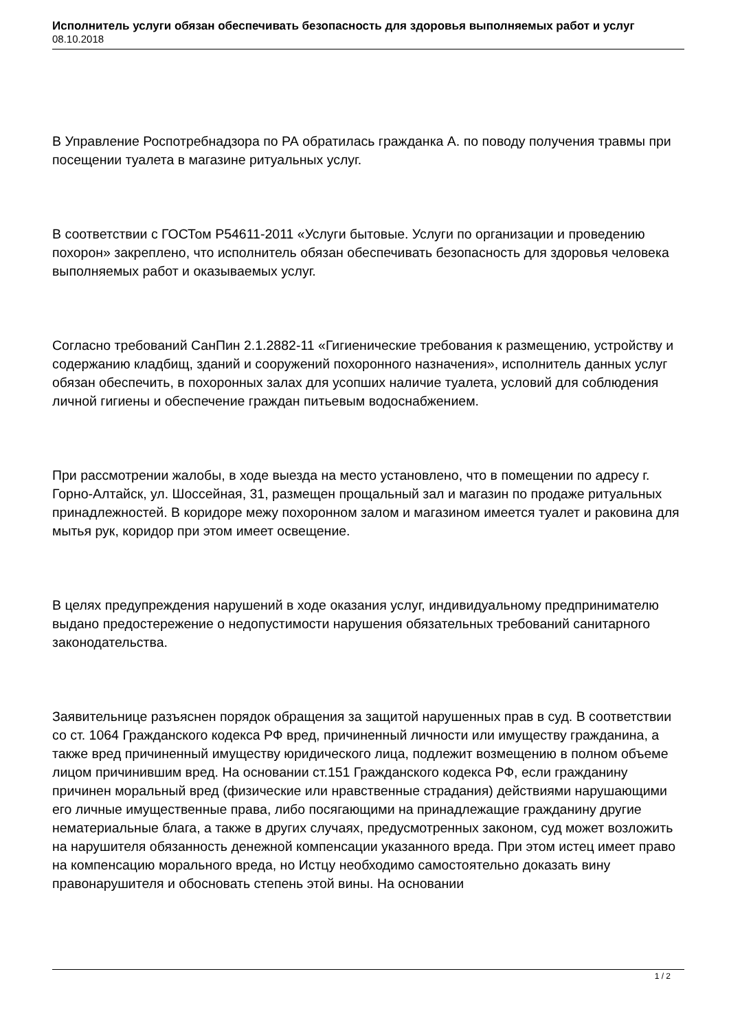Исполнитель услуги обязан обеспечивать безопасность для здоровья выполняемых работ и услуг
08.10.2018
В Управление Роспотребнадзора по РА обратилась гражданка А. по поводу получения травмы при посещении туалета в магазине ритуальных услуг.
В соответствии с ГОСТом Р54611-2011 «Услуги бытовые. Услуги по организации и проведению похорон» закреплено, что исполнитель обязан обеспечивать безопасность для здоровья человека выполняемых работ и оказываемых услуг.
Согласно требований СанПин 2.1.2882-11 «Гигиенические требования к размещению, устройству и содержанию кладбищ, зданий и сооружений похоронного назначения», исполнитель данных услуг обязан обеспечить, в похоронных залах для усопших наличие туалета, условий для соблюдения личной гигиены и обеспечение граждан питьевым водоснабжением.
При рассмотрении жалобы, в ходе выезда на место установлено, что в помещении по адресу г. Горно-Алтайск, ул. Шоссейная, 31, размещен прощальный зал и магазин по продаже ритуальных принадлежностей. В коридоре межу похоронном залом и магазином имеется туалет и раковина для мытья рук, коридор при этом имеет освещение.
В целях предупреждения нарушений в ходе оказания услуг, индивидуальному предпринимателю выдано предостережение о недопустимости нарушения обязательных требований санитарного законодательства.
Заявительнице разъяснен порядок обращения за защитой нарушенных прав в суд. В соответствии со ст. 1064 Гражданского кодекса РФ вред, причиненный личности или имуществу гражданина, а также вред причиненный имуществу юридического лица, подлежит возмещению в полном объеме лицом причинившим вред. На основании ст.151 Гражданского кодекса РФ, если гражданину причинен моральный вред (физические или нравственные страдания) действиями нарушающими его личные имущественные права, либо посягающими на принадлежащие гражданину другие нематериальные блага, а также в других случаях, предусмотренных законом, суд может возложить на нарушителя обязанность денежной компенсации указанного вреда. При этом истец имеет право на компенсацию морального вреда, но Истцу необходимо самостоятельно доказать вину правонарушителя и обосновать степень этой вины. На основании
1 / 2